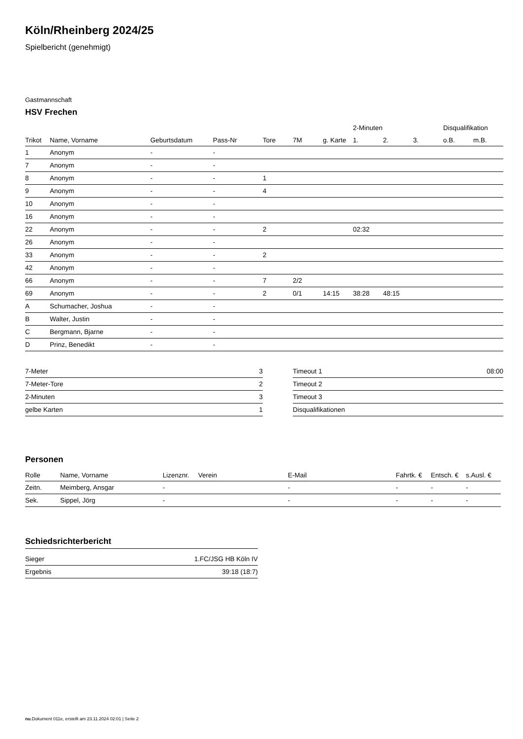Köln/Rheinberg 2024/25
Spielbericht (genehmigt)
Gastmannschaft
HSV Frechen
| | | | | | | | 2-Minuten | | | Disqualifikation | |
| --- | --- | --- | --- | --- | --- | --- | --- | --- | --- | --- | --- |
| Trikot | Name, Vorname | Geburtsdatum | Pass-Nr | Tore | 7M | g. Karte | 1. | 2. | 3. | o.B. | m.B. |
| 1 | Anonym | - | - | | | | | | | | |
| 7 | Anonym | - | - | | | | | | | | |
| 8 | Anonym | - | - | 1 | | | | | | | |
| 9 | Anonym | - | - | 4 | | | | | | | |
| 10 | Anonym | - | - | | | | | | | | |
| 16 | Anonym | - | - | | | | | | | | |
| 22 | Anonym | - | - | 2 | | | 02:32 | | | | |
| 26 | Anonym | - | - | | | | | | | | |
| 33 | Anonym | - | - | 2 | | | | | | | |
| 42 | Anonym | - | - | | | | | | | | |
| 66 | Anonym | - | - | 7 | 2/2 | | | | | | |
| 69 | Anonym | - | - | 2 | 0/1 | 14:15 | 38:28 | 48:15 | | | |
| A | Schumacher, Joshua | - | - | | | | | | | | |
| B | Walter, Justin | - | - | | | | | | | | |
| C | Bergmann, Bjarne | - | - | | | | | | | | |
| D | Prinz, Benedikt | - | - | | | | | | | | |
| 7-Meter | 3 |
| 7-Meter-Tore | 2 |
| 2-Minuten | 3 |
| gelbe Karten | 1 |
| Timeout 1 | 08:00 |
| Timeout 2 | |
| Timeout 3 | |
| Disqualifikationen | |
Personen
| Rolle | Name, Vorname | Lizenznr. | Verein | E-Mail | Fahrtk. € | Entsch. € | s.Ausl. € |
| --- | --- | --- | --- | --- | --- | --- | --- |
| Zeitn. | Meimberg, Ansgar | - | | - | - | - | - |
| Sek. | Sippel, Jörg | - | | - | - | - | - |
Schiedsrichterbericht
| Sieger | 1.FC/JSG HB Köln IV |
| Ergebnis | 39:18 (18:7) |
nu.Dokument 011e, erstellt am 23.11.2024 02:01 | Seite 2